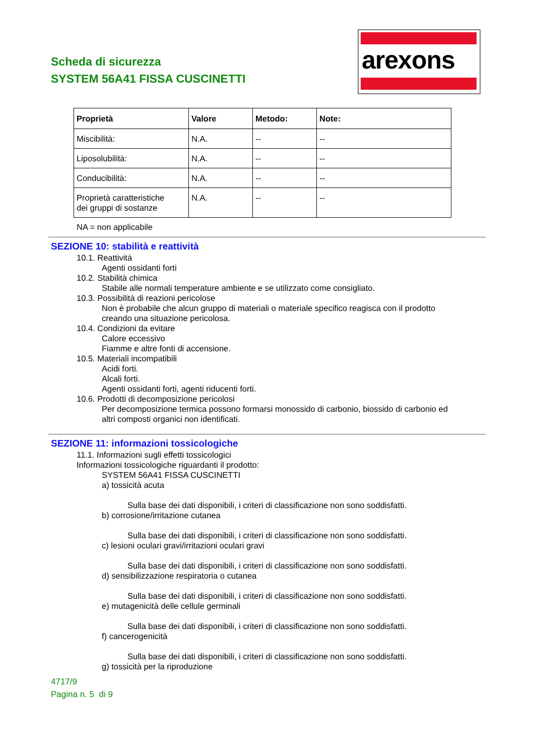Scheda di sicurezza
SYSTEM 56A41 FISSA CUSCINETTI
arexons
| Proprietà | Valore | Metodo: | Note: |
| --- | --- | --- | --- |
| Miscibilità: | N.A. | -- | -- |
| Liposolubilità: | N.A. | -- | -- |
| Conducibilità: | N.A. | -- | -- |
| Proprietà caratteristiche dei gruppi di sostanze | N.A. | -- | -- |
NA = non applicabile
SEZIONE 10: stabilità e reattività
10.1. Reattività
Agenti ossidanti forti
10.2. Stabilità chimica
Stabile alle normali temperature ambiente e se utilizzato come consigliato.
10.3. Possibilità di reazioni pericolose
Non è probabile che alcun gruppo di materiali o materiale specifico reagisca con il prodotto
creando una situazione pericolosa.
10.4. Condizioni da evitare
Calore eccessivo
Fiamme e altre fonti di accensione.
10.5. Materiali incompatibili
Acidi forti.
Alcali forti.
Agenti ossidanti forti, agenti riducenti forti.
10.6. Prodotti di decomposizione pericolosi
Per decomposizione termica possono formarsi monossido di carbonio, biossido di carbonio ed
altri composti organici non identificati.
SEZIONE 11: informazioni tossicologiche
11.1. Informazioni sugli effetti tossicologici
Informazioni tossicologiche riguardanti il prodotto:
SYSTEM 56A41 FISSA CUSCINETTI
a) tossicità acuta
Sulla base dei dati disponibili, i criteri di classificazione non sono soddisfatti.
b) corrosione/irritazione cutanea
Sulla base dei dati disponibili, i criteri di classificazione non sono soddisfatti.
c) lesioni oculari gravi/irritazioni oculari gravi
Sulla base dei dati disponibili, i criteri di classificazione non sono soddisfatti.
d) sensibilizzazione respiratoria o cutanea
Sulla base dei dati disponibili, i criteri di classificazione non sono soddisfatti.
e) mutagenicità delle cellule germinali
Sulla base dei dati disponibili, i criteri di classificazione non sono soddisfatti.
f) cancerogenicità
Sulla base dei dati disponibili, i criteri di classificazione non sono soddisfatti.
g) tossicità per la riproduzione
4717/9
Pagina n. 5 di 9